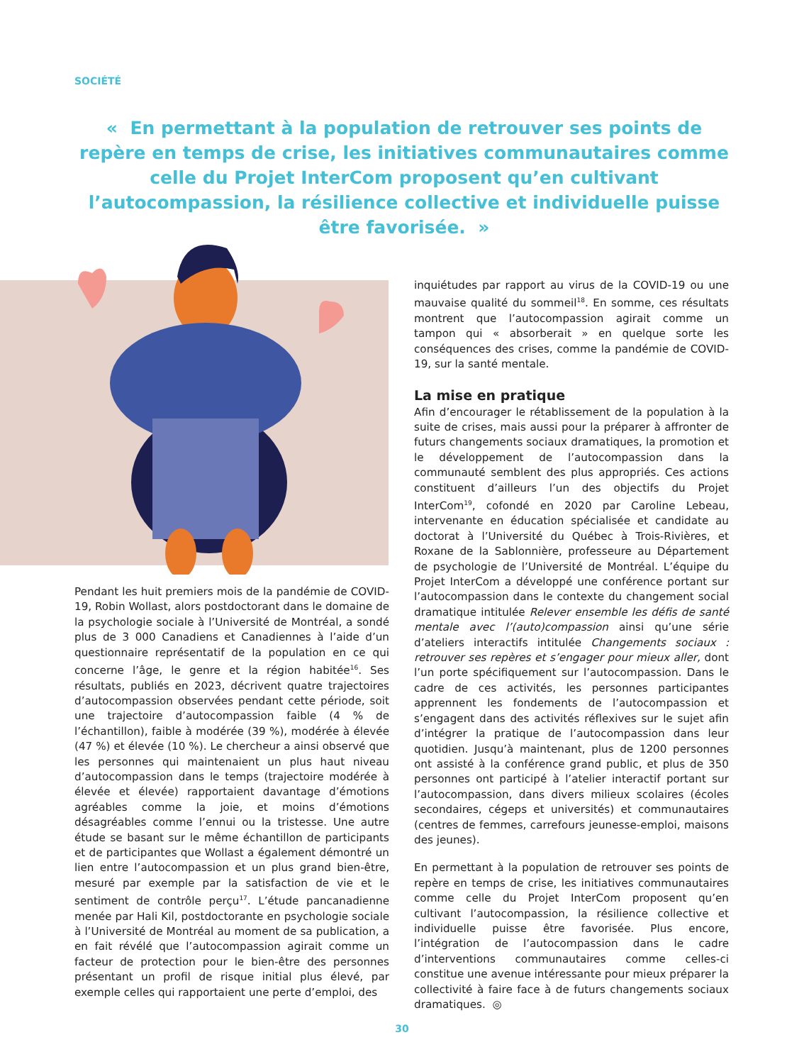SOCIÉTÉ
« En permettant à la population de retrouver ses points de repère en temps de crise, les initiatives communautaires comme celle du Projet InterCom proposent qu’en cultivant l’autocompassion, la résilience collective et individuelle puisse être favorisée. »
Pendant les huit premiers mois de la pandémie de COVID-19, Robin Wollast, alors postdoctorant dans le domaine de la psychologie sociale à l’Université de Montréal, a sondé plus de 3 000 Canadiens et Canadiennes à l’aide d’un questionnaire représentatif de la population en ce qui concerne l’âge, le genre et la région habitée<sup>16</sup>. Ses résultats, publiés en 2023, décrivent quatre trajectoires d’autocompassion observées pendant cette période, soit une trajectoire d’autocompassion faible (4 % de l’échantillon), faible à modérée (39 %), modérée à élevée (47 %) et élevée (10 %). Le chercheur a ainsi observé que les personnes qui maintenaient un plus haut niveau d’autocompassion dans le temps (trajectoire modérée à élevée et élevée) rapportaient davantage d’émotions agréables comme la joie, et moins d’émotions désagréables comme l’ennui ou la tristesse. Une autre étude se basant sur le même échantillon de participants et de participantes que Wollast a également démontré un lien entre l’autocompassion et un plus grand bien-être, mesuré par exemple par la satisfaction de vie et le sentiment de contrôle perçu<sup>17</sup>. L’étude pancanadienne menée par Hali Kil, postdoctorante en psychologie sociale à l’Université de Montréal au moment de sa publication, a en fait révélé que l’autocompassion agirait comme un facteur de protection pour le bien-être des personnes présentant un profil de risque initial plus élevé, par exemple celles qui rapportaient une perte d’emploi, des
inquiétudes par rapport au virus de la COVID-19 ou une mauvaise qualité du sommeil<sup>18</sup>. En somme, ces résultats montrent que l’autocompassion agirait comme un tampon qui « absorberait » en quelque sorte les conséquences des crises, comme la pandémie de COVID-19, sur la santé mentale.
La mise en pratique
Afin d’encourager le rétablissement de la population à la suite de crises, mais aussi pour la préparer à affronter de futurs changements sociaux dramatiques, la promotion et le développement de l’autocompassion dans la communauté semblent des plus appropriés. Ces actions constituent d’ailleurs l’un des objectifs du Projet InterCom<sup>19</sup>, cofondé en 2020 par Caroline Lebeau, intervenante en éducation spécialisée et candidate au doctorat à l’Université du Québec à Trois-Rivières, et Roxane de la Sablonnière, professeure au Département de psychologie de l’Université de Montréal. L’équipe du Projet InterCom a développé une conférence portant sur l’autocompassion dans le contexte du changement social dramatique intitulée Relever ensemble les défis de santé mentale avec l’(auto)compassion ainsi qu’une série d’ateliers interactifs intitulée Changements sociaux : retrouver ses repères et s’engager pour mieux aller, dont l’un porte spécifiquement sur l’autocompassion. Dans le cadre de ces activités, les personnes participantes apprennent les fondements de l’autocompassion et s’engagent dans des activités réflexives sur le sujet afin d’intégrer la pratique de l’autocompassion dans leur quotidien. Jusqu’à maintenant, plus de 1200 personnes ont assisté à la conférence grand public, et plus de 350 personnes ont participé à l’atelier interactif portant sur l’autocompassion, dans divers milieux scolaires (écoles secondaires, cégeps et universités) et communautaires (centres de femmes, carrefours jeunesse-emploi, maisons des jeunes).
En permettant à la population de retrouver ses points de repère en temps de crise, les initiatives communautaires comme celle du Projet InterCom proposent qu’en cultivant l’autocompassion, la résilience collective et individuelle puisse être favorisée. Plus encore, l’intégration de l’autocompassion dans le cadre d’interventions communautaires comme celles-ci constitue une avenue intéressante pour mieux préparer la collectivité à faire face à de futurs changements sociaux dramatiques. ◎
30